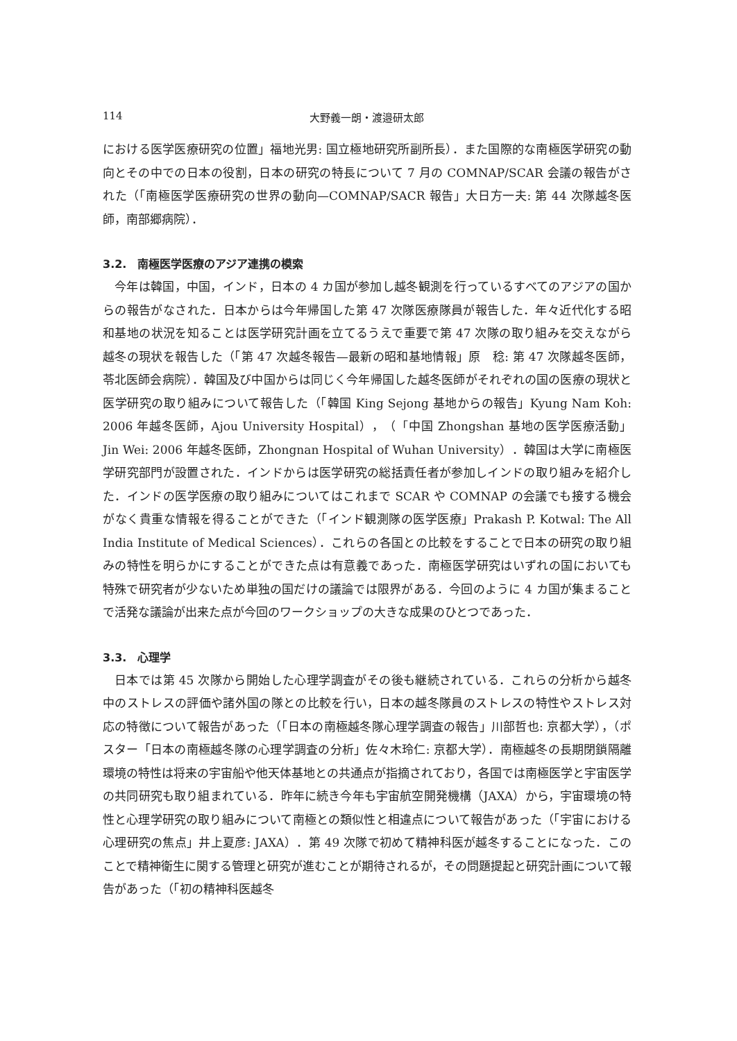114 大野義一朗・渡邉研太郎
における医学医療研究の位置」福地光男: 国立極地研究所副所長）．また国際的な南極医学研究の動向とその中での日本の役割，日本の研究の特長について 7 月の COMNAP/SCAR 会議の報告がされた（「南極医学医療研究の世界の動向—COMNAP/SACR 報告」大日方一夫: 第 44 次隊越冬医師，南部郷病院）．
3.2.　南極医学医療のアジア連携の模索
今年は韓国，中国，インド，日本の 4 カ国が参加し越冬観測を行っているすべてのアジアの国からの報告がなされた．日本からは今年帰国した第 47 次隊医療隊員が報告した．年々近代化する昭和基地の状況を知ることは医学研究計画を立てるうえで重要で第 47 次隊の取り組みを交えながら越冬の現状を報告した（「第 47 次越冬報告—最新の昭和基地情報」原　稔: 第 47 次隊越冬医師，苓北医師会病院）．韓国及び中国からは同じく今年帰国した越冬医師がそれぞれの国の医療の現状と医学研究の取り組みについて報告した（「韓国 King Sejong 基地からの報告」Kyung Nam Koh: 2006 年越冬医師，Ajou University Hospital），（「中国 Zhongshan 基地の医学医療活動」Jin Wei: 2006 年越冬医師，Zhongnan Hospital of Wuhan University）．韓国は大学に南極医学研究部門が設置された．インドからは医学研究の総括責任者が参加しインドの取り組みを紹介した．インドの医学医療の取り組みについてはこれまで SCAR や COMNAP の会議でも接する機会がなく貴重な情報を得ることができた（「インド観測隊の医学医療」Prakash P. Kotwal: The All India Institute of Medical Sciences）．これらの各国との比較をすることで日本の研究の取り組みの特性を明らかにすることができた点は有意義であった．南極医学研究はいずれの国においても特殊で研究者が少ないため単独の国だけの議論では限界がある．今回のように 4 カ国が集まることで活発な議論が出来た点が今回のワークショップの大きな成果のひとつであった．
3.3.　心理学
日本では第 45 次隊から開始した心理学調査がその後も継続されている．これらの分析から越冬中のストレスの評価や諸外国の隊との比較を行い，日本の越冬隊員のストレスの特性やストレス対応の特徴について報告があった（「日本の南極越冬隊心理学調査の報告」川部哲也: 京都大学），（ポスター「日本の南極越冬隊の心理学調査の分析」佐々木玲仁: 京都大学）．南極越冬の長期閉鎖隔離環境の特性は将来の宇宙船や他天体基地との共通点が指摘されており，各国では南極医学と宇宙医学の共同研究も取り組まれている．昨年に続き今年も宇宙航空開発機構（JAXA）から，宇宙環境の特性と心理学研究の取り組みについて南極との類似性と相違点について報告があった（「宇宙における心理研究の焦点」井上夏彦: JAXA）．第 49 次隊で初めて精神科医が越冬することになった．このことで精神衛生に関する管理と研究が進むことが期待されるが，その問題提起と研究計画について報告があった（「初の精神科医越冬